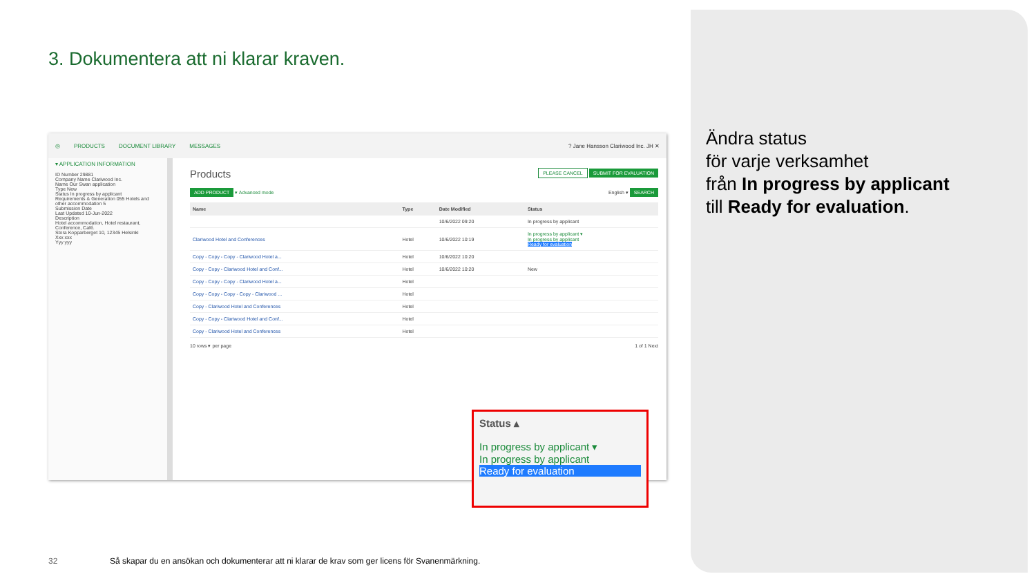3. Dokumentera att ni klarar kraven.
◎ PRODUCTS DOCUMENT LIBRARY MESSAGES? Jane Hansson Clariwood Inc. JH ✕
▾ APPLICATION INFORMATION
ID Number 29881
Company Name Clariwood Inc.
Name Our Swan application
Type New
Status In progress by applicant
Requirements & Generation 055 Hotels and other accommodation 5
Submission Date
Last Updated 10-Jun-2022
Description
Hotel accommodation, Hotel restaurant, Conference, Café.
Stora Kopparberget 10, 12345 Helsinki
Xxx xxx
Yyy yyy
Products PLEASE CANCEL SUBMIT FOR EVALUATION
ADD PRODUCT ▾ Advanced mode English ▾ SEARCH
| Name | Type | Date Modified | Status |
| --- | --- | --- | --- |
| | | 10/6/2022 09:20 | In progress by applicant |
| Clariwood Hotel and Conferences | Hotel | 10/6/2022 10:19 | In progress by applicant ▾ In progress by applicant Ready for evaluation |
| Copy - Copy - Copy - Clariwood Hotel a... | Hotel | 10/6/2022 10:20 | |
| Copy - Copy - Clariwood Hotel and Conf... | Hotel | 10/6/2022 10:20 | New |
| Copy - Copy - Copy - Clariwood Hotel a... | Hotel | | |
| Copy - Copy - Copy - Copy - Clariwood ... | Hotel | | |
| Copy - Clariwood Hotel and Conferences | Hotel | | |
| Copy - Copy - Clariwood Hotel and Conf... | Hotel | | |
| Copy - Clariwood Hotel and Conferences | Hotel | | |
10 rows ▾ per page 1 of 1 Next
Status ▴
In progress by applicant ▾
In progress by applicant
Ready for evaluation
Ändra status
för varje verksamhet
från In progress by applicant
till Ready for evaluation.
32
Så skapar du en ansökan och dokumenterar att ni klarar de krav som ger licens för Svanenmärkning.